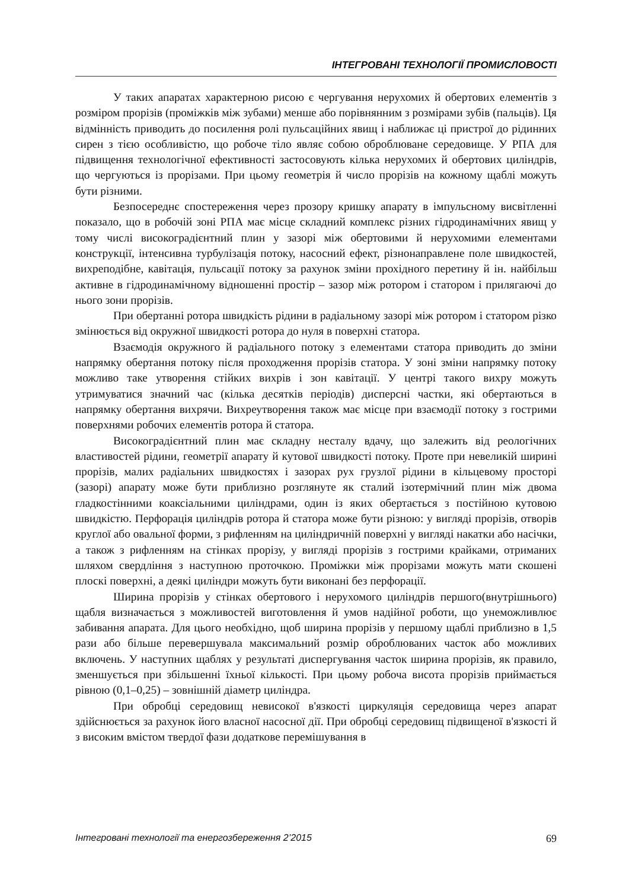ІНТЕГРОВАНІ ТЕХНОЛОГІЇ ПРОМИСЛОВОСТІ
У таких апаратах характерною рисою є чергування нерухомих й обертових елементів з розміром прорізів (проміжків між зубами) менше або порівнянним з розмірами зубів (пальців). Ця відмінність приводить до посилення ролі пульсаційних явищ і наближає ці пристрої до рідинних сирен з тією особливістю, що робоче тіло являє собою оброблюване середовище. У РПА для підвищення технологічної ефективності застосовують кілька нерухомих й обертових циліндрів, що чергуються із прорізами. При цьому геометрія й число прорізів на кожному щаблі можуть бути різними.
Безпосереднє спостереження через прозору кришку апарату в імпульсному висвітленні показало, що в робочій зоні РПА має місце складний комплекс різних гідродинамічних явищ у тому числі високоградієнтний плин у зазорі між обертовими й нерухомими елементами конструкції, інтенсивна турбулізація потоку, насосний ефект, різнонаправлене поле швидкостей, вихреподібне, кавітація, пульсації потоку за рахунок зміни прохідного перетину й ін. найбільш активне в гідродинамічному відношенні простір – зазор між ротором і статором і прилягаючі до нього зони прорізів.
При обертанні ротора швидкість рідини в радіальному зазорі між ротором і статором різко змінюється від окружної швидкості ротора до нуля в поверхні статора.
Взаємодія окружного й радіального потоку з елементами статора приводить до зміни напрямку обертання потоку після проходження прорізів статора. У зоні зміни напрямку потоку можливо таке утворення стійких вихрів і зон кавітації. У центрі такого вихру можуть утримуватися значний час (кілька десятків періодів) дисперсні частки, які обертаються в напрямку обертання вихрячи. Вихреутворення також має місце при взаємодії потоку з гострими поверхнями робочих елементів ротора й статора.
Високоградієнтний плин має складну несталу вдачу, що залежить від реологічних властивостей рідини, геометрії апарату й кутової швидкості потоку. Проте при невеликій ширині прорізів, малих радіальних швидкостях і зазорах рух грузлої рідини в кільцевому просторі (зазорі) апарату може бути приблизно розглянуте як сталий ізотермічний плин між двома гладкостінними коаксіальними циліндрами, один із яких обертається з постійною кутовою швидкістю. Перфорація циліндрів ротора й статора може бути різною: у вигляді прорізів, отворів круглої або овальної форми, з рифленням на циліндричній поверхні у вигляді накатки або насічки, а також з рифленням на стінках прорізу, у вигляді прорізів з гострими крайками, отриманих шляхом свердління з наступною проточкою. Проміжки між прорізами можуть мати скошені плоскі поверхні, а деякі циліндри можуть бути виконані без перфорації.
Ширина прорізів у стінках обертового і нерухомого циліндрів першого(внутрішнього) щабля визначається з можливостей виготовлення й умов надійної роботи, що унеможливлює забивання апарата. Для цього необхідно, щоб ширина прорізів у першому щаблі приблизно в 1,5 рази або більше перевершувала максимальний розмір оброблюваних часток або можливих включень. У наступних щаблях у результаті диспергування часток ширина прорізів, як правило, зменшується при збільшенні їхньої кількості. При цьому робоча висота прорізів приймається рівною (0,1–0,25) – зовнішній діаметр циліндра.
При обробці середовищ невисокої в'язкості циркуляція середовища через апарат здійснюється за рахунок його власної насосної дії. При обробці середовищ підвищеної в'язкості й з високим вмістом твердої фази додаткове перемішування в
Інтегровані технології та енергозбереження 2’2015 69